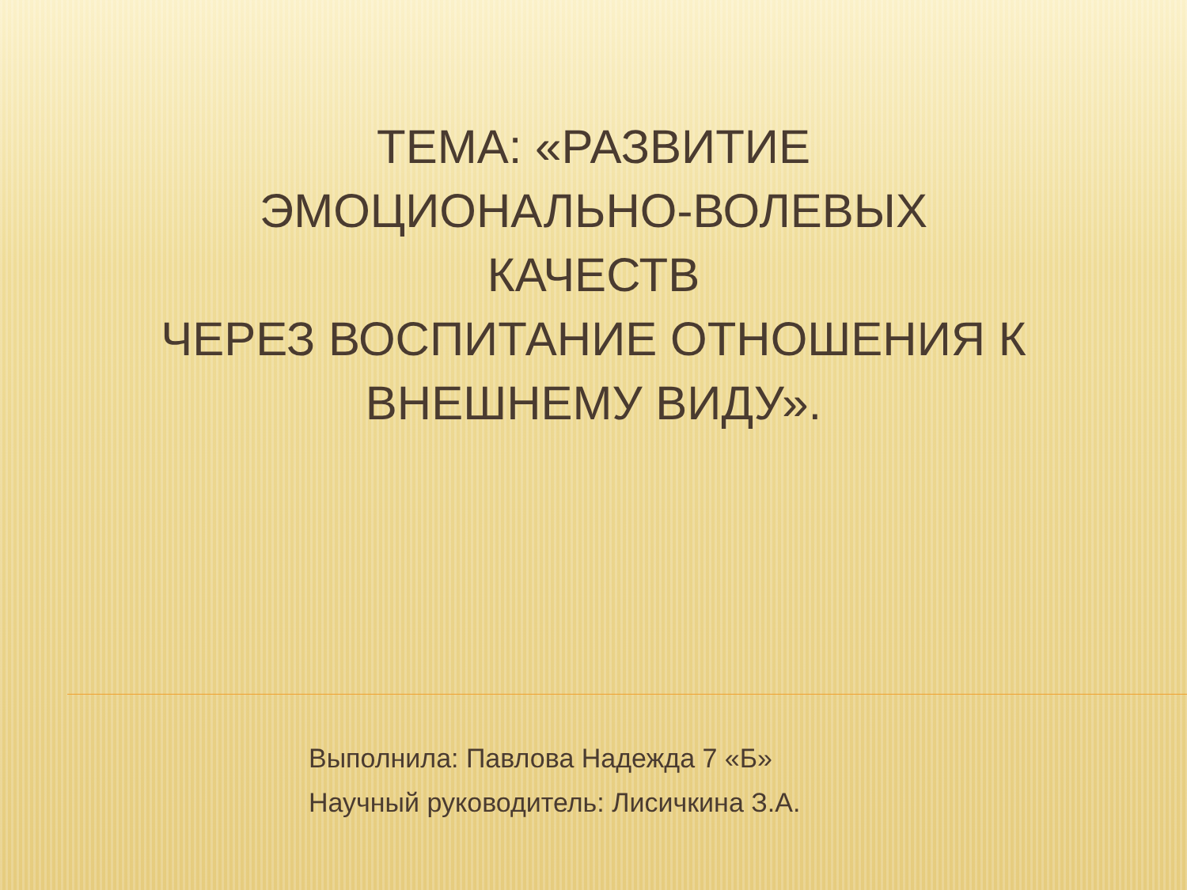ТЕМА: «РАЗВИТИЕ
ЭМОЦИОНАЛЬНО-ВОЛЕВЫХ
КАЧЕСТВ
ЧЕРЕЗ ВОСПИТАНИЕ ОТНОШЕНИЯ К ВНЕШНЕМУ ВИДУ».
Выполнила: Павлова Надежда 7 «Б»
Научный руководитель: Лисичкина З.А.